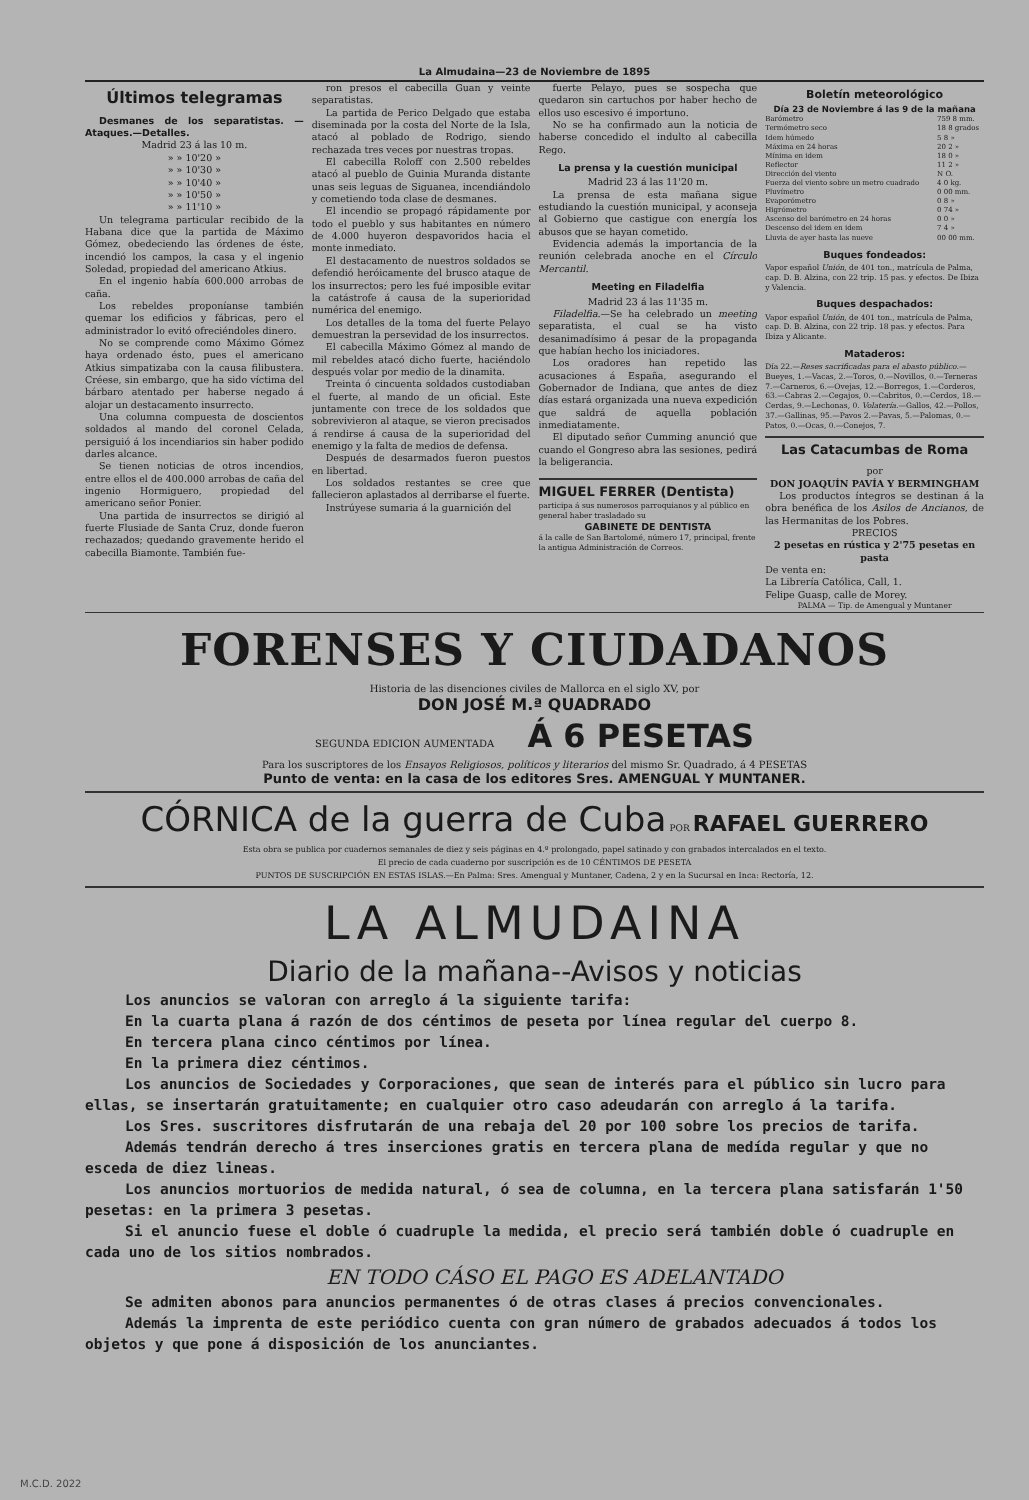La Almudaina—23 de Noviembre de 1895
Últimos telegramas
Desmanes de los separatistas. — Ataques.—Detalles.
Madrid 23 á las 10 m.
» » 10'20 »
» » 10'30 »
» » 10'40 »
» » 10'50 »
» » 11'10 »
Un telegrama particular recibido de la Habana dice que la partida de Máximo Gómez, obedeciendo las órdenes de éste, incendió los campos, la casa y el ingenio Soledad, propiedad del americano Atkius.
En el ingenio había 600.000 arrobas de caña.
Los rebeldes proponíanse también quemar los edificios y fábricas, pero el administrador lo evitó ofreciéndoles dinero.
No se comprende como Máximo Gómez haya ordenado ésto, pues el americano Atkius simpatizaba con la causa filibustera. Créese, sin embargo, que ha sido víctima del bárbaro atentado per haberse negado á alojar un destacamento insurrecto.
Una columna compuesta de doscientos soldados al mando del coronel Celada, persiguió á los incendiarios sin haber podido darles alcance.
Se tienen noticias de otros incendios, entre ellos el de 400.000 arrobas de caña del ingenio Hormiguero, propiedad del americano señor Ponier.
Una partida de insurrectos se dirigió al fuerte Flusiade de Santa Cruz, donde fueron rechazados; quedando gravemente herido el cabecilla Biamonte. También fue-
ron presos el cabecilla Guan y veinte separatistas.
La partida de Perico Delgado que estaba diseminada por la costa del Norte de la Isla, atacó al poblado de Rodrigo, siendo rechazada tres veces por nuestras tropas.
El cabecilla Roloff con 2.500 rebeldes atacó al pueblo de Guinia Muranda distante unas seis leguas de Siguanea, incendiándolo y cometiendo toda clase de desmanes.
El incendio se propagó rápidamente por todo el pueblo y sus habitantes en número de 4.000 huyeron despavoridos hacia el monte inmediato.
El destacamento de nuestros soldados se defendió heróicamente del brusco ataque de los insurrectos; pero les fué imposible evitar la catástrofe á causa de la superioridad numérica del enemigo.
Los detalles de la toma del fuerte Pelayo demuestran la persevidad de los insurrectos.
El cabecilla Máximo Gómez al mando de mil rebeldes atacó dicho fuerte, haciéndolo después volar por medio de la dinamita.
Treinta ó cincuenta soldados custodiaban el fuerte, al mando de un oficial. Este juntamente con trece de los soldados que sobrevivieron al ataque, se vieron precisados á rendirse á causa de la superioridad del enemigo y la falta de medios de defensa.
Después de desarmados fueron puestos en libertad.
Los soldados restantes se cree que fallecieron aplastados al derribarse el fuerte.
Instrúyese sumaria á la guarnición del
fuerte Pelayo, pues se sospecha que quedaron sin cartuchos por haber hecho de ellos uso escesivo é importuno.
No se ha confirmado aun la noticia de haberse concedido el indulto al cabecilla Rego.
La prensa y la cuestión municipal
Madrid 23 á las 11'20 m.
La prensa de esta mañana sigue estudiando la cuestión municipal, y aconseja al Gobierno que castigue con energía los abusos que se hayan cometido.
Evidencia además la importancia de la reunión celebrada anoche en el Círculo Mercantil.
Meeting en Filadelfia
Madrid 23 á las 11'35 m.
Filadelfia.—Se ha celebrado un meeting separatista, el cual se ha visto desanimadísimo á pesar de la propaganda que habían hecho los iniciadores.
Los oradores han repetido las acusaciones á España, asegurando el Gobernador de Indiana, que antes de diez días estará organizada una nueva expedición que saldrá de aquella población inmediatamente.
El diputado señor Cumming anunció que cuando el Gongreso abra las sesiones, pedirá la beligerancia.
MIGUEL FERRER (Dentista)
participa á sus numerosos parroquianos y al público en general haber trasladado su
GABINETE DE DENTISTA
á la calle de San Bartolomé, número 17, principal, frente la antigua Administración de Correos.
Boletín meteorológico
Día 23 de Noviembre á las 9 de la mañana
| Barómetro | 759 8 mm. |
| Termómetro seco | 18 8 grados |
| Idem húmedo | 5 8 » |
| Máxima en 24 horas | 20 2 » |
| Mínima en idem | 18 0 » |
| Reflector | 11 2 » |
| Dirección del viento | N O. |
| Fuerza del viento sobre un metro cuadrado | 4 0 kg. |
| Pluvímetro | 0 00 mm. |
| Evaporómetro | 0 8 » |
| Higrómetro | 0 74 » |
| Ascenso del barómetro en 24 horas | 0 0 » |
| Descenso del idem en idem | 7 4 » |
| Lluvia de ayer hasta las nueve | 00 00 mm. |
Buques fondeados:
Vapor español Unión, de 401 ton., matrícula de Palma, cap. D. B. Alzina, con 22 trip. 15 pas. y efectos. De Ibiza y Valencia.
Buques despachados:
Vapor español Unión, de 401 ton., matrícula de Palma, cap. D. B. Alzina, con 22 trip. 18 pas. y efectos. Para Ibiza y Alicante.
Mataderos:
Día 22.—Reses sacrificadas para el abasto público.—Bueyes, 1.—Vacas, 2.—Toros, 0.—Novillos, 0.—Terneras 7.—Carneros, 6.—Ovejas, 12.—Borregos, 1.—Corderos, 63.—Cabras 2.—Cegajos, 0.—Cabritos, 0.—Cerdos, 18.—Cerdas, 9.—Lechonas, 0. Volatería.—Gallos, 42.—Pollos, 37.—Gallinas, 95.—Pavos 2.—Pavas, 5.—Palomas, 0.—Patos, 0.—Ocas, 0.—Conejos, 7.
Las Catacumbas de Roma
por
DON JOAQUÍN PAVÍA Y BERMINGHAM
Los productos íntegros se destinan á la obra benéfica de los Asilos de Ancianos, de las Hermanitas de los Pobres.
PRECIOS
2 pesetas en rústica y 2'75 pesetas en pasta
De venta en:
La Librería Católica, Call, 1.
Felipe Guasp, calle de Morey.
PALMA — Tip. de Amengual y Muntaner
FORENSES Y CIUDADANOS
Historia de las disenciones civiles de Mallorca en el siglo XV, por
DON JOSÉ M.ª QUADRADO
SEGUNDA EDICION AUMENTADA Á 6 PESETAS
Para los suscriptores de los Ensayos Religiosos, políticos y literarios del mismo Sr. Quadrado, á 4 PESETAS
Punto de venta: en la casa de los editores Sres. AMENGUAL Y MUNTANER.
CÓRNICA de la guerra de Cuba POR RAFAEL GUERRERO
Esta obra se publica por cuadernos semanales de diez y seis páginas en 4.º prolongado, papel satinado y con grabados intercalados en el texto.
El precio de cada cuaderno por suscripción es de 10 CÉNTIMOS DE PESETA
PUNTOS DE SUSCRIPCIÓN EN ESTAS ISLAS.—En Palma: Sres. Amengual y Muntaner, Cadena, 2 y en la Sucursal en Inca: Rectoría, 12.
LA ALMUDAINA
Diario de la mañana--Avisos y noticias
Los anuncios se valoran con arreglo á la siguiente tarifa:
En la cuarta plana á razón de dos céntimos de peseta por línea regular del cuerpo 8.
En tercera plana cinco céntimos por línea.
En la primera diez céntimos.
Los anuncios de Sociedades y Corporaciones, que sean de interés para el público sin lucro para ellas, se insertarán gratuitamente; en cualquier otro caso adeudarán con arreglo á la tarifa.
Los Sres. suscritores disfrutarán de una rebaja del 20 por 100 sobre los precios de tarifa.
Además tendrán derecho á tres inserciones gratis en tercera plana de medída regular y que no esceda de diez lineas.
Los anuncios mortuorios de medida natural, ó sea de columna, en la tercera plana satisfarán 1'50 pesetas: en la primera 3 pesetas.
Si el anuncio fuese el doble ó cuadruple la medida, el precio será también doble ó cuadruple en cada uno de los sitios nombrados.
EN TODO CÁSO EL PAGO ES ADELANTADO
Se admiten abonos para anuncios permanentes ó de otras clases á precios convencionales.
Además la imprenta de este periódico cuenta con gran número de grabados adecuados á todos los objetos y que pone á disposición de los anunciantes.
M.C.D. 2022